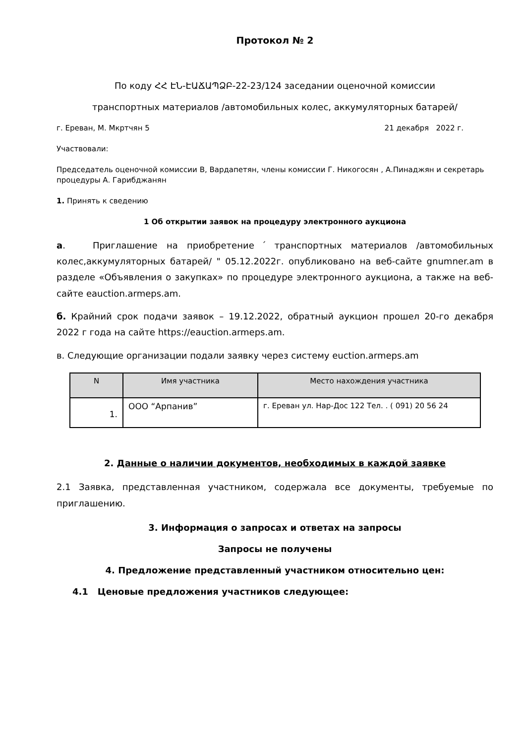Протокол № 2
По коду ՀՀ ԷՆ-ԷԱՃԱՊՁԲ-22-23/124 заседании оценочной комиссии
транспортных материалов /автомобильных колес, аккумуляторных батарей/
г. Ереван, М. Мкртчян 5 21 декабря 2022 г.
Участвовали:
Председатель оценочной комиссии В, Вардапетян, члены комиссии Г. Никогосян , А.Пинаджян и секретарь процедуры А. Гарибджанян
1. Принять к сведению
1 Об открытии заявок на процедуру электронного аукциона
а. Приглашение на приобретение ՛ транспортных материалов /автомобильных колес,аккумуляторных батарей/ " 05.12.2022г. опубликовано на веб-сайте gnumner.am в разделе «Объявления о закупках» по процедуре электронного аукциона, а также на веб-сайте eauction.armeps.am.
б. Крайний срок подачи заявок – 19.12.2022, обратный аукцион прошел 20-го декабря 2022 г года на сайте https://eauction.armeps.am.
в. Следующие организации подали заявку через систему euction.armeps.am
| N | Имя участника | Место нахождения участника |
| --- | --- | --- |
| 1. | ООО “Арпанив” | г. Ереван ул. Нар-Дос 122 Тел. . ( 091) 20 56 24 |
2. Данные о наличии документов, необходимых в каждой заявке
2.1 Заявка, представленная участником, содержала все документы, требуемые по приглашению.
3. Информация о запросах и ответах на запросы
Запросы не получены
4. Предложение представленный участником относительно цен:
4.1 Ценовые предложения участников следующее: